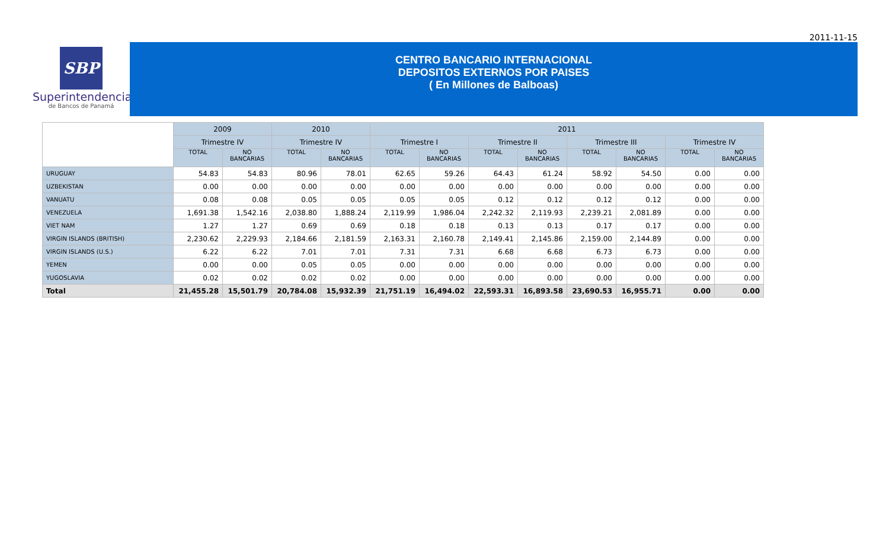2011-11-15
SBP
Superintendencia
de Bancos de Panamá
CENTRO BANCARIO INTERNACIONAL
DEPOSITOS EXTERNOS POR PAISES
( En Millones de Balboas)
| | 2009 | | 2010 | | 2011 | | | | | | | |
| --- | --- | --- | --- | --- | --- | --- | --- | --- | --- | --- | --- | --- |
| | Trimestre IV | | Trimestre IV | | Trimestre I | | Trimestre II | | Trimestre III | | Trimestre IV | |
| | TOTAL | NO BANCARIAS | TOTAL | NO BANCARIAS | TOTAL | NO BANCARIAS | TOTAL | NO BANCARIAS | TOTAL | NO BANCARIAS | TOTAL | NO BANCARIAS |
| URUGUAY | 54.83 | 54.83 | 80.96 | 78.01 | 62.65 | 59.26 | 64.43 | 61.24 | 58.92 | 54.50 | 0.00 | 0.00 |
| UZBEKISTAN | 0.00 | 0.00 | 0.00 | 0.00 | 0.00 | 0.00 | 0.00 | 0.00 | 0.00 | 0.00 | 0.00 | 0.00 |
| VANUATU | 0.08 | 0.08 | 0.05 | 0.05 | 0.05 | 0.05 | 0.12 | 0.12 | 0.12 | 0.12 | 0.00 | 0.00 |
| VENEZUELA | 1,691.38 | 1,542.16 | 2,038.80 | 1,888.24 | 2,119.99 | 1,986.04 | 2,242.32 | 2,119.93 | 2,239.21 | 2,081.89 | 0.00 | 0.00 |
| VIET NAM | 1.27 | 1.27 | 0.69 | 0.69 | 0.18 | 0.18 | 0.13 | 0.13 | 0.17 | 0.17 | 0.00 | 0.00 |
| VIRGIN ISLANDS (BRITISH) | 2,230.62 | 2,229.93 | 2,184.66 | 2,181.59 | 2,163.31 | 2,160.78 | 2,149.41 | 2,145.86 | 2,159.00 | 2,144.89 | 0.00 | 0.00 |
| VIRGIN ISLANDS (U.S.) | 6.22 | 6.22 | 7.01 | 7.01 | 7.31 | 7.31 | 6.68 | 6.68 | 6.73 | 6.73 | 0.00 | 0.00 |
| YEMEN | 0.00 | 0.00 | 0.05 | 0.05 | 0.00 | 0.00 | 0.00 | 0.00 | 0.00 | 0.00 | 0.00 | 0.00 |
| YUGOSLAVIA | 0.02 | 0.02 | 0.02 | 0.02 | 0.00 | 0.00 | 0.00 | 0.00 | 0.00 | 0.00 | 0.00 | 0.00 |
| Total | 21,455.28 | 15,501.79 | 20,784.08 | 15,932.39 | 21,751.19 | 16,494.02 | 22,593.31 | 16,893.58 | 23,690.53 | 16,955.71 | 0.00 | 0.00 |